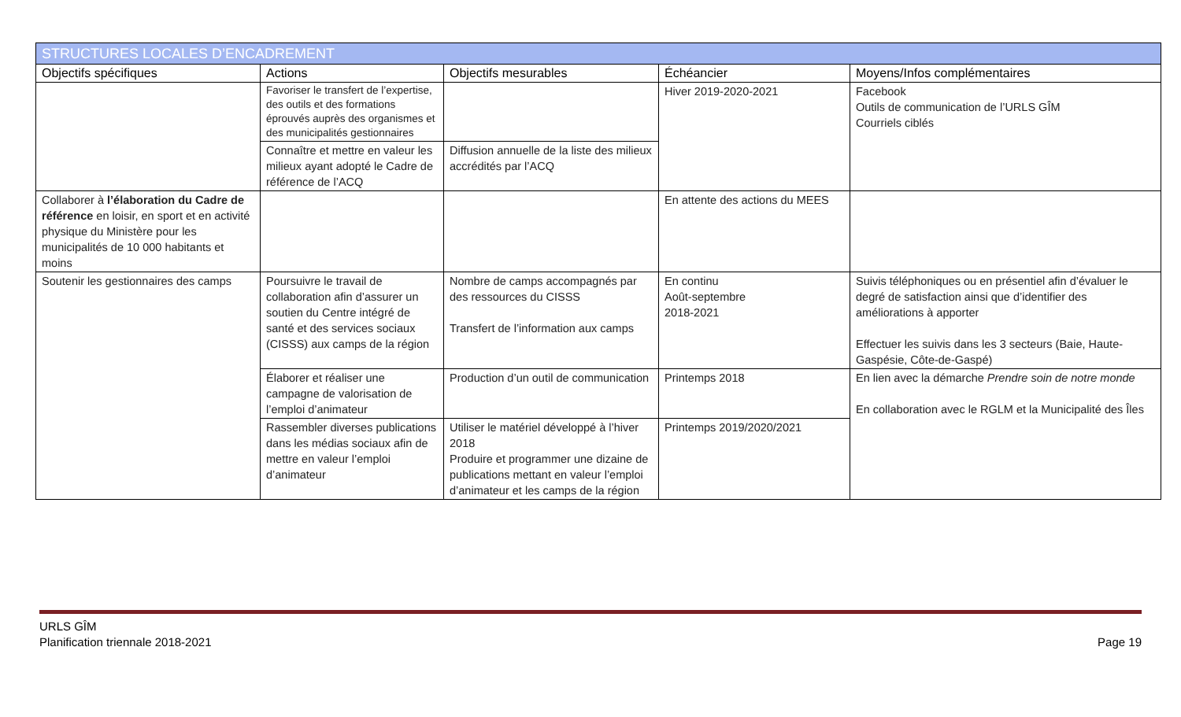| STRUCTURES LOCALES D’ENCADREMENT | | | | |
| Objectifs spécifiques | Actions | Objectifs mesurables | Échéancier | Moyens/Infos complémentaires |
| | Favoriser le transfert de l’expertise, des outils et des formations éprouvés auprès des organismes et des municipalités gestionnaires | | Hiver 2019-2020-2021 | Facebook Outils de communication de l’URLS GÎM Courriels ciblés |
| | Connaître et mettre en valeur les milieux ayant adopté le Cadre de référence de l’ACQ | Diffusion annuelle de la liste des milieux accrédités par l’ACQ | | |
| Collaborer à l’élaboration du Cadre de référence en loisir, en sport et en activité physique du Ministère pour les municipalités de 10 000 habitants et moins | | | En attente des actions du MEES | |
| Soutenir les gestionnaires des camps | Poursuivre le travail de collaboration afin d’assurer un soutien du Centre intégré de santé et des services sociaux (CISSS) aux camps de la région | Nombre de camps accompagnés par des ressources du CISSS Transfert de l’information aux camps | En continu Août-septembre 2018-2021 | Suivis téléphoniques ou en présentiel afin d’évaluer le degré de satisfaction ainsi que d’identifier des améliorations à apporter Effectuer les suivis dans les 3 secteurs (Baie, Haute-Gaspésie, Côte-de-Gaspé) |
| | Élaborer et réaliser une campagne de valorisation de l’emploi d’animateur | Production d’un outil de communication | Printemps 2018 | En lien avec la démarche Prendre soin de notre monde En collaboration avec le RGLM et la Municipalité des Îles |
| | Rassembler diverses publications dans les médias sociaux afin de mettre en valeur l’emploi d’animateur | Utiliser le matériel développé à l’hiver 2018 Produire et programmer une dizaine de publications mettant en valeur l’emploi d’animateur et les camps de la région | Printemps 2019/2020/2021 | |
URLS GÎM
Planification triennale 2018-2021 Page 19